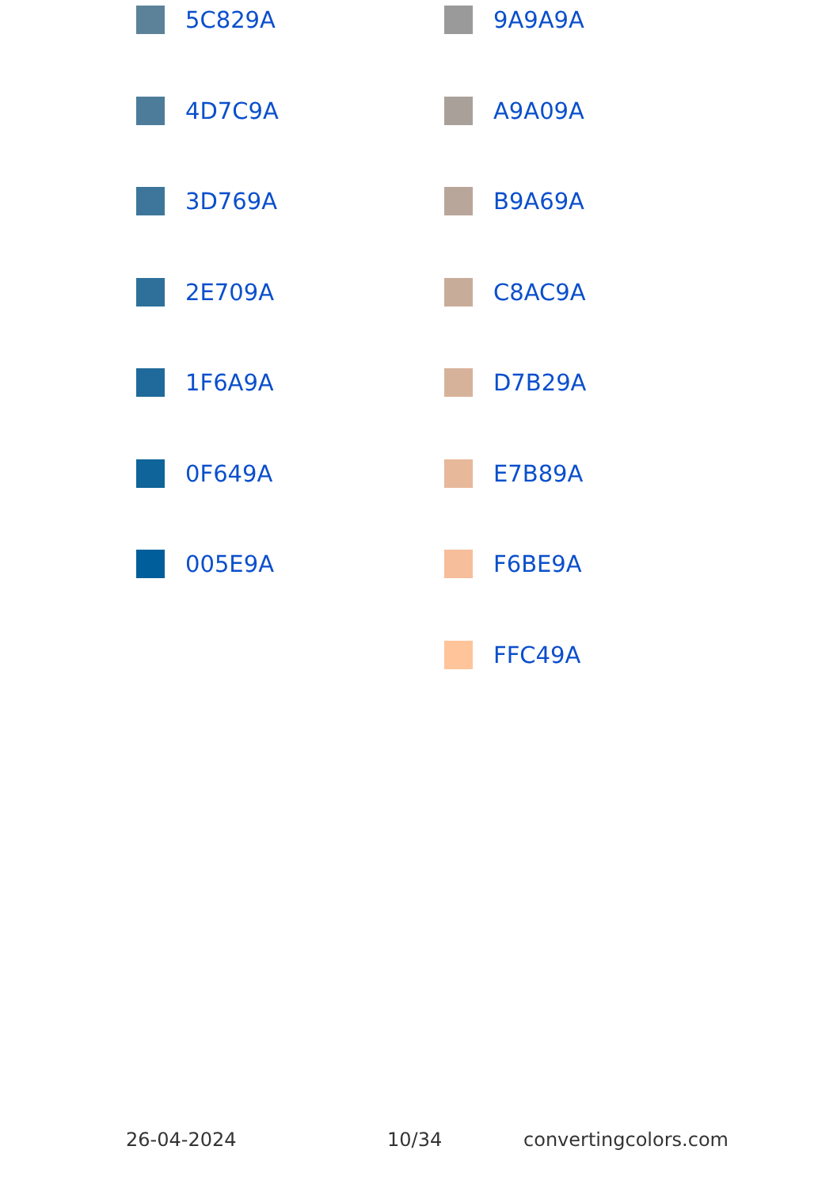5C829A
4D7C9A
3D769A
2E709A
1F6A9A
0F649A
005E9A
9A9A9A
A9A09A
B9A69A
C8AC9A
D7B29A
E7B89A
F6BE9A
FFC49A
26-04-2024 10/34 convertingcolors.com